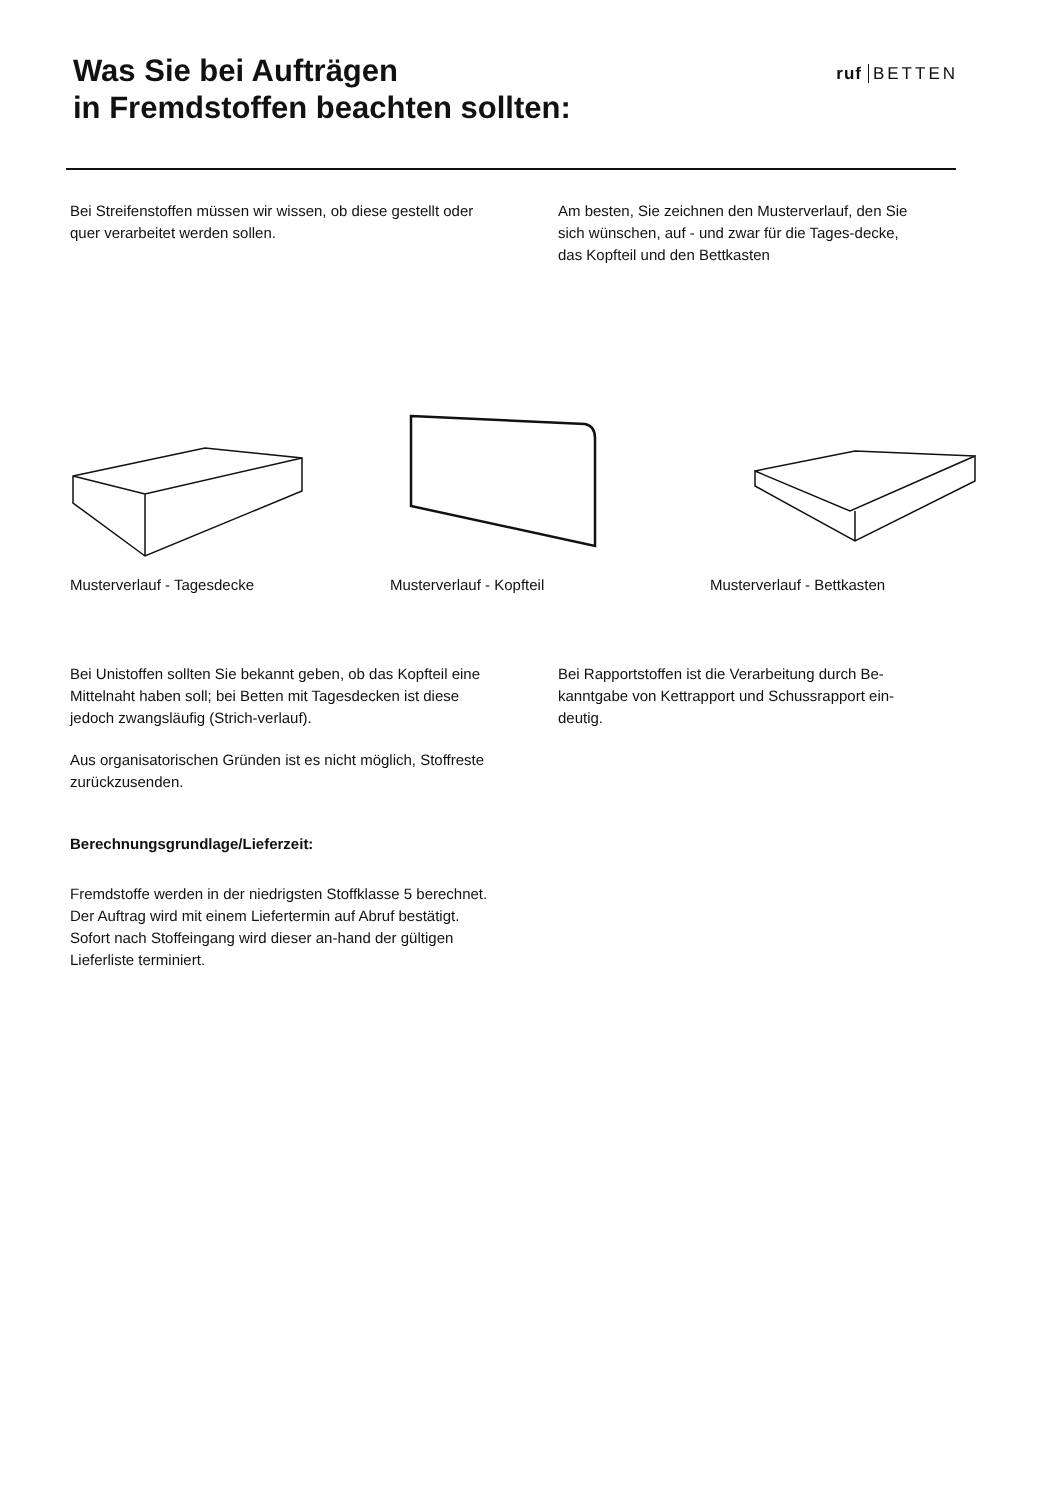Was Sie bei Aufträgen
in Fremdstoffen beachten sollten:
ruf BETTEN
Bei Streifenstoffen müssen wir wissen, ob diese gestellt oder quer verarbeitet werden sollen.
Am besten, Sie zeichnen den Musterverlauf, den Sie sich wünschen, auf - und zwar für die Tages-decke, das Kopfteil und den Bettkasten
Musterverlauf - Tagesdecke Musterverlauf - Kopfteil Musterverlauf - Bettkasten
Bei Unistoffen sollten Sie bekannt geben, ob das Kopfteil eine Mittelnaht haben soll; bei Betten mit Tagesdecken ist diese jedoch zwangsläufig (Strich-verlauf).
Aus organisatorischen Gründen ist es nicht möglich, Stoffreste zurückzusenden.
Berechnungsgrundlage/Lieferzeit:
Fremdstoffe werden in der niedrigsten Stoffklasse 5 berechnet.
Der Auftrag wird mit einem Liefertermin auf Abruf bestätigt. Sofort nach Stoffeingang wird dieser an-hand der gültigen Lieferliste terminiert.
Bei Rapportstoffen ist die Verarbeitung durch Be-kanntgabe von Kettrapport und Schussrapport ein-deutig.